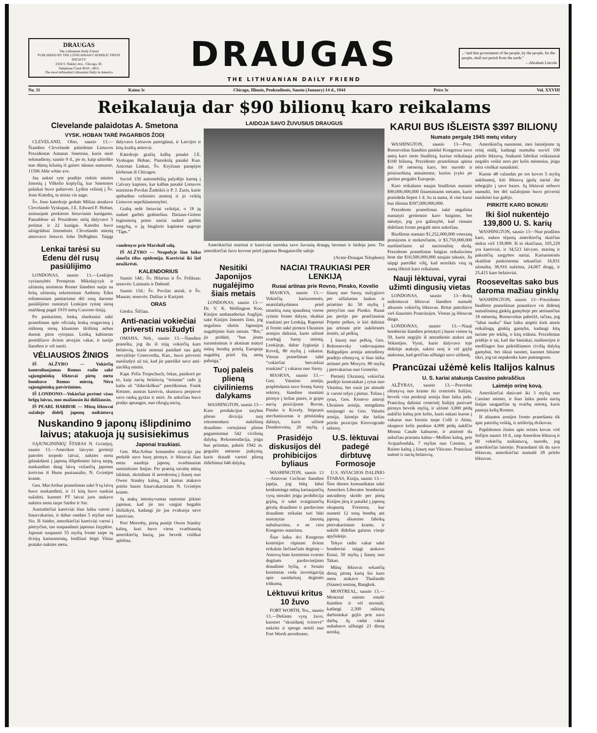DRAUGAS
The Lithuanian Daily Friend
PUBLISHED BY THE LITHUANIAN CATHOLIC PRESS SOCIETY
2334 S. Oakley Ave., Chicago, Ill.
Telephone Canal 8010—8011
The most influential Lithuanian Daily in America
DRAUGAS
THE LITHUANIAN DAILY FRIEND
...“and that government of the people, by the people, for the people, shall not perish from the earth.”
—Abraham Lincoln
No. 11 Kaina 3c Chicago, Illinois, Penktadienis, Sausio (January) 14 d., 1944 Price 3c Vol. XXVIII
Reikalauja dar $90 bilionų karo reikalams
Clevelande palaidotas A. Smetona
VYSK. HOBAN TARĖ PAGARBOS ŽODĮ
CLEVELAND, Ohio, sausio 13.—Šiandien Clevelande palaidotas Lietuvos Prezidentas Antanas Smetona, kuris mirė sekmadieny, sausio 9 d., po to, kaip užtroško nuo dūmų kilusių iš gaisro sūnaus namuose, 11596 Able white ave.
Jau anksti ryte pradėjo rinktis minios žmonių į Vilkelio koplyčią, kur Smetonos palaikai buvo pašarvoti. Lydint velionį į Šv. Jono Katedrą, ta minia vis augo.
Šv. Jono katedroje gedulo Mišias atnašavo Clevelando Vyskupas, J.E. Edward F. Hoban, asistuojant penkiems lietuviams kunigams. Pamaldose už Prezidento sielą dalyvavo 5 prelatai ir 22 kunigai. Katedra buvo užsigrūdusi žmonėmis. Clevelando miestą atstovavo lietuvis John DeRighter. Taipgi dalyvavo Lietuvos pareigūnai, ir Latvijos ir kitų kraštų atstovai.
Katedroje gražią kalbą pasakė J.E. Vyskupas Hoban. Pamokslą pasakė Kun. Anicetas Linkus, Šv. Kryžiaus parapijos klebonas iš Chicagos.
Suvirš 150 automobilių palydėjo karstą į Calvary kapines, kur kalbas pasakė Lietuvos ministras Povilas Žadeikis ir P. J. Zuris, kurie apibudino velionies asmenį ir jo veiklą Lietuvos nepriklausomybei.
Grabą nešė lietuviai veikėjai, o 18 jų sudarė garbės grabnešius. Dariaus-Girėno legionierių posto nariai sudarė garbės sargybą, o jų biugleris kapinėse sugrojo “Taps.”
Lenkai tarėsi su Edenu dėl rusų pasiūlijimo
LONDONAS, sausio 13.—Lenkijos vyriausybės Premjeras Mikolajczyk ir užsienių ministras Romer šiandien suėjo su britų užsienių sekretorium Anthony Eden tolimesniam pasitarimui dėl rusų daromo pasiūlijimo nustatyti Lenkijos rytinę sieną maždaug pagal 1919 metų Curzono liniją.
Po pasitarimo, lenkų sluoksniai sakė pranešimas apie oficialų lenkų reagavimą į siūlomą sienų klausimo išrišimą nebus duotas pirm rytojaus. Lenkų kabinetas posėdžiavo dviem atvejais vakar, ir turėjo šiandien ir vėl sueiti.
VĖLIAUSIOS ŽINIOS
IŠ ALŽYRO — Vokiečių kontroliuojamas Romos radio sakė sąjungininkų lėktuvai pietų metu bombavo Romos miestą. Nėra sąjungininkų patvirtinimo.
IŠ LONDONO—Vokiečiai perėmė visus belgų laivus, nuo mažiausio iki didžiausio.
IŠ PEARL HARBOR — Mūsų lėktuvai sužalojo didelį japonų naikintuvą vandenyse prie Marshall salų.
IŠ ALŽYRO — Neapolyje šiuo laiku siaučia tifus epidemija. Kareiviai iki šiol neužkrėsti.
KALENDORIUS
Sausio 14d.: Šv. Hilarius ir Šv. Feliksas; senovės: Laimutis ir Daboně.
Sausio 15d.: Šv. Povilas atsisk. ir Šv. Mauras; senovės: Dailius ir Karijotė.
ORAS
Giedra. Šilčiau.
Anti-naciai vokiečiai priversti nusižudyti
OMAHA, Neb., sausio 13.—Šiandien pranešta, jog du iš trijų vokiečių karo belaisvių, kurie nesenai pasidarė sau galą stovykloje Conecordia, Kan., buvo priversti nusižudyti už tai, kad jie pareiškė savo anti-nacišką mintis.
Kapt. Felix Tropschuch, čekas, pasikorė po to, kaip nacių belaisvių “teismas” rado jį kaltu už “išdavikiškus” pareiškimus. Frank Kettner, austras kareivis, skustuvu perpiovė savo rankų gyslas ir mirė. Jis anksčiau buvo prašęs apsaugos, nuo tikrųjų nacių.
Nuskandino 9 japonų išlipdinimo laivus; atakuoja jų susisiekimus
SĄJUNGININKŲ ŠTABAS N. Gvinėjoj, sausio 13.—Amerikos laivyno greitieji patrolės torpedo laivai, nakties metu įplaukdami į japonų išlipdinimo laivų tarpą, nuskandino daug laivų vežančių japonus kreivius iš Huon pusiausalio, N. Gvinėjos krante.
Gen. MacArthur pranešimas sakė 9 tų laivų buvo nuskandinti, ir 11 kitų buvo sunkiai sužaloti, kuomet PT laivai juos atakavo nakties metu tarpe Saidor ir Sio.
Australiečiai kareiviai šiuo laiku varosi į šiaurvakarius, ir dabar randasi 5 mylias nuo Sio. Iš Saidor, amerikiečiai kareiviai varosi į pietryčius, tuo suspaudami japonus žnyplėse. Japonai suspausti 55 mylių fronte tarpe tų dviejų kariuomenių, leidžiasi bėgti Vitiaz pratako nakties metu.
Japonai traukiasi.
Gen. MacArthur komandos aviacija jau perkėlė savo bazę pirmyn, ir lėktuvai šiuo metu naudoja japonų svarbiausias susisiekimo linijas. Per praeitą savaitę mūsų lakūnai, skrisdami iš aerodromų į šiaurę nuo Owen Stanley kalnų, 24 kartus atakavo priešo bazes šiaurvakariniam N. Gvinėjos krante.
Jų atakų intensyvumas matomai įtikino japonus, kad jie ten vargiai begalės išsilaikyti, kadangi jie jau evakuoja savo kareivius.
Port Moresby, pietų pusėje Owen Stanley kalnų, kuri buvo viena svarbiausių amerikiečių bazių, jau beveik visiškai aplelsta.
LAIDOJA SAVO ŽUVUSIUS DRAUGUS
Amerikiečiai marinai ir kareiviai surenka savo žuvusių draugų lavonus ir laidoja juos. Tie amerikiečiai žuvo kovose prieš japonus Bougainville saloje
(Acme-Draugas Telephoto)
Nesitiki Japonijos nugalėjimo šiais metais
LONDONAS, sausio 13.—Dr. V. K. Wellington Koo, Kinijos ambasadorius Anglijai, sakė Kinijos žmonės žino, jog negalima tikėtis Japonijos nugalėjimo šiais metais. “Bet,” jis pridūrė, “bus jiems suraminimas ir akstinas matyti mūsų bendrą priešą Europoje nugalėtą prieš šių metų pabaigą.”
Tuoj paleis plieną civiliniems dalykams
WASHINGTON, sausio 13—Karo produkcijos tarybos plieno divizija tuoj rekomenduos nukėlimą draudimo vartojimui plieno pagaminimui 542 civilinių dalykų. Rekomendacija, jeigu bus priimtas, pakeis 1942 m. gegužės mėnesio įsakymą, kuris draudė vartoti plieną išdirbimui 646 dalykų.
NACIAI TRAUKIASI PER LENKIJĄ
Rusai artinas prie Rovno, Pinsko, Kovelio
MASKVA, sausio 13.—Vokiečių kariuomenės, neatsilaikydamos prieš smarkių rusų spaudimą visose rytinio fronto dalyse, skubiai traukiasi per Lenkiją. Raportai iš fronto sakė pirmos Ukrainos armijos daliniai, kurie užėmė svarbųjį Sarny miestą, Lenkijoje, dabar žygiuoja į Kovelį, 80 mylių į vakarus. Vienas pranešimas sakė “vokiečiai betvarkiai traukiasi” į vakarus nuo Sarny.
MASKVA, sausio 13.—Gen. Vatutino armija, praplėsdama savo frontą Sarny sektory, šiandien stumiasi pirmyn į kelias puses, ir grąso nacių pozicijoms Rovne, Pinske ir Kovely. Stiprusis mechanizuotas ir pėstininkų dalinys, kuris užėmė Dombrovitsa, 20 mylių į šiaurę nuo Sarny, nužygiavo per užšalusius laukus ir priartino iki 50 mylių į pietryčius nuo Pinsko. Rusai jau perėjo per prasčiausias Pripeto pelkes, ir kiti daliniai jau artinasi prie aukštesnės žemės, už pelkių.
Į šiaurę nuo pelkių, Gen. Rokossovsky vadovaujama Baltgudijos armija antradieny pradėjo ofensyvą, ir šiuo laiku artinasi prie Mozyro, 80 mylių į pietvakarius nuo Gomelio.
Pietinėj Ukrainoj, vokiečiai pradėjo kontratakas į rytus nuo Vinnitsa, bet rusai jas atmušė ir varosi tolyn į pietus. Toliau į rytus, Gen. Konevo antroji Ukrainos armija, stengdama susijungti su Gen. Vatutin armija, laimėjo dar kelias priešo pozicijas Kirovogrado sektory.
Prasidėjo diskusijos dėl prohibicijos byliaus
WASHINGTON, sausio 13—Atstovas Cochran šiandien įspėja, jog būtų labai kenksminga mūsų kariaujančių vyrų moralei jeigu prohibicija grįžtų, ir sakė svaiginančių gėralų draudimo ir pardavimo draudimo reikalas turi būti nustatytas žmonių nubalsavimu, o ne vien Kongreso nutarimu.
Šiuo laiku dvi Kongreso komisijos rūpinasi dviem reikalais liečiančiais degtinę—Atstovų buto komitetas svarsto degtinės pardavinėjimo draudimo bylių, o Senato komitetas veda investigaciją apie susidariusį degtinės trūkumą.
Lėktuvui kritus 10 žuvo
FORT WORTH, Tex., sausio 13.—Dešimts vyrų žuvo, kuomet “skraidantį tvirtovė” nukrito ir sprogo netoli nuo Fort Worth aerodromo.
U.S. lėktuvai padegė dirbtuvę Formosoje
U.S. AVIACIJOS DALINIO ŠTABAS, Kinija, sausio 13.—Šios dienos komunikatas sakė Amerikos Liberator bomberiai antradieny skrido per pietų Kinijos jūrą ir pataikė į japonų okupuotą Formosa, kur numetė 12 tonų bombų ant japonų aliumino fabrikų pietvakariniam krante, ir sukėlė didelius gaisrus visoje apylinkėje.
Tokyo radio vakar sakė bomberiai taipgi atakavo Ensui, 50 mylių į šiaurę nuo Takao.
Mūsų lėktuvai sekančią dieną pirmą kartą šio karo metu atakavo Thailando (Siamo) sostinę, Bangkok.
MONTREAL, sausio 13.—Montreal miesto rotušė šiandien ir vėl normali, kadangi 2,300 raštinių darbininkai grįžo prie savo darbų. Jų vadai vakar nubalsavo užbaigti 23 dienų streiką.
KARUI BUS IŠLEISTA $397 BILIONŲ
Numato pergalę 1945 metų vidury
WASHINGTON, sausio 13—Prez. Rooseveltas šiandien patiekė Kongresui savo antrą karo meto biudžetą, kuriuo reikalauja $100 bilionų. Prezidento pranešimas apima dar 18 mėnesių karo, bet nurodo ir prisiruošimą atmainoms, kurios įvyks po greitos pergalės Europoje.
Karo reikalams naujas biudžetas numato $90,000,000,000 finansiniams metams, kurie prasideda liepos 1 d. Su ta suma, iš viso karui bus išleista $397,000,000,000.
Prezidento pranešimas sakė negalima numatyti greitesnio karo baigimo, bet mėnėjo, jog yra galimybė, kad vienam dideliam fronte pergalė ateis anksčiau.
Biudžetas numato $1,252,000,000 veteranų pensijoms ir mokesčiams, ir $3,750,000,000 nuošimčiams už nacionalinę skolą. Prezidento pranešimas baigtas reikalavimu bent dar $10,500,000,000 naujais taksais. Jis taipgi pareiškė viltį, kad nereikės visą tą sumą išleisti karo reikalams.
Nauji lėktuvai, vyrai užimti dingusių vietas
LONDONAS, sausio 13—Britų naikintuvai lėktuvai šiandien numušė aštuonis vokiečių lėktuvus. Britai patroliavo virš šiaurinės Prancūzijos. Vienas jų lėktuvas dingo.
LONDONAS, sausio 13.—Nauji bomberiai šiandien pristatyti į bazes vieton tų 59, kurie negrįžo iš antradienio atakos ant Vokietijos. Vyrai, kurie dalyvavo toje didelėje atakoje, sakėsi norį ir vėl grįžti atakosna, kad greičiau užbaigti savo užduotį.
Amerikiečių nuomone, mes laimėjome tą orinį mūšį, kadangi numušta suvirš 100 priešo lėktuvų. Atakuoti fabrikai veikiausiai negalės veikti nors per kelis mėnesius, jeigu nėra visiškai sunaikinti.
Kuone 48 valandas po tos kovos 5 mylių aukštumoj, kiti lėktuvų įgulų nariai dar tebegrįžo į savo bazes. Jų lėktuvai nebuvo numušti, bet dėl sužalojimo buvo priversti nusileisti kur galėjo.
PIRKITE KARO BONUS!
Iki šiol nukentėjo 139,800 U. S. karių
WASHINGTON, sausio 13—Nuo pradžios karo, nuken tėjusių amerikiečių skaičius siekia virš 139,800. Iš to skaičiaus, 105,229 yra kareiviai, ir 34,523 laivyno, marinų ir pakraščių sargybos nariai. Kariuomenės skaitlinė paskirstoma sekančiai: 16,831 užmušta, 38,916 sužeista, 24,067 dingę, ir 25,415 karo belaisviai.
Rooseveltas sako bus daroma mažiau ginklų
WASHINGTON, sausio 13—Prezidento biudžeto pranešimas pranašavo vis didesnį sumažinimą ginklų gamyboje per ateinančius 18 mėnesių. Rooseveltas pabrėžė, tačiau, jog “labai sunku” šiuo laiku atspėti kiek atseis reikalingų ginklų gamyba, kadangi kitų turime per teklių, o kitų trūksta. Prezidentas pridėjo ir tai, kad dar bininkai, mašinerijos ir medžiagos bus paleidžiamos civilių dalykų gamybai, bet tiktai tuomet, kuomet būsime tikri, jog tai nepakenks karo pastangoms.
Prancūzai užėmė kelis Italijos kalnus
U. S. kariai atakuoja Cassino pakraščius
ALŽYRAS, sausio 13.—Pravedus ofensyvą nuo kranto iki centrinės Italijos, beveik visa penktoji armija šiuo laiku juda. Prancūzų daliniai centrinėj Italijoj pasivarė pirmyn beveik mylią, ir užėmė 3,000 pėdų aukščio kalną prie kelio, kuris sukasi kuone į vakarus nuo Isernia tarpe Colli ir Atina, okupavo kelis punktus 4,000 pėdų aukščio Monna Casale kalnuose, ir atsiėmė du anksčiau prarastu kalnu—Mollino kalną, prie Acquafondala, 7 mylias nuo Cassino, ir Raimo kalną, į šiaurę nuo Viticuso. Prancūzai suėmė ir nacių belaisvių.
Laimėjo orinę kovą.
Amerikiečiai dasivarė iki 3 mylių nuo Cassino miesto, ir šiuo laiku puola nacių linijas saugančias tą svarbų miestą, kuris pastoja kelią Romon.
Iš aštuntos armijos fronto pranešama tik apie patrolių veiklą, ir artilerijų dvikovas.
Papildomos žinios apie orines kovas virš Sofijos sausio 10 d., tarp Amerikos lėktuvų ir 60 vokiečių naikintuvų, nurodo, jog amerikiečiai laimėjo. Prarasdami tik du savo lėktuvus, amerikiečiai numušė 28 priešo lėktuvus.